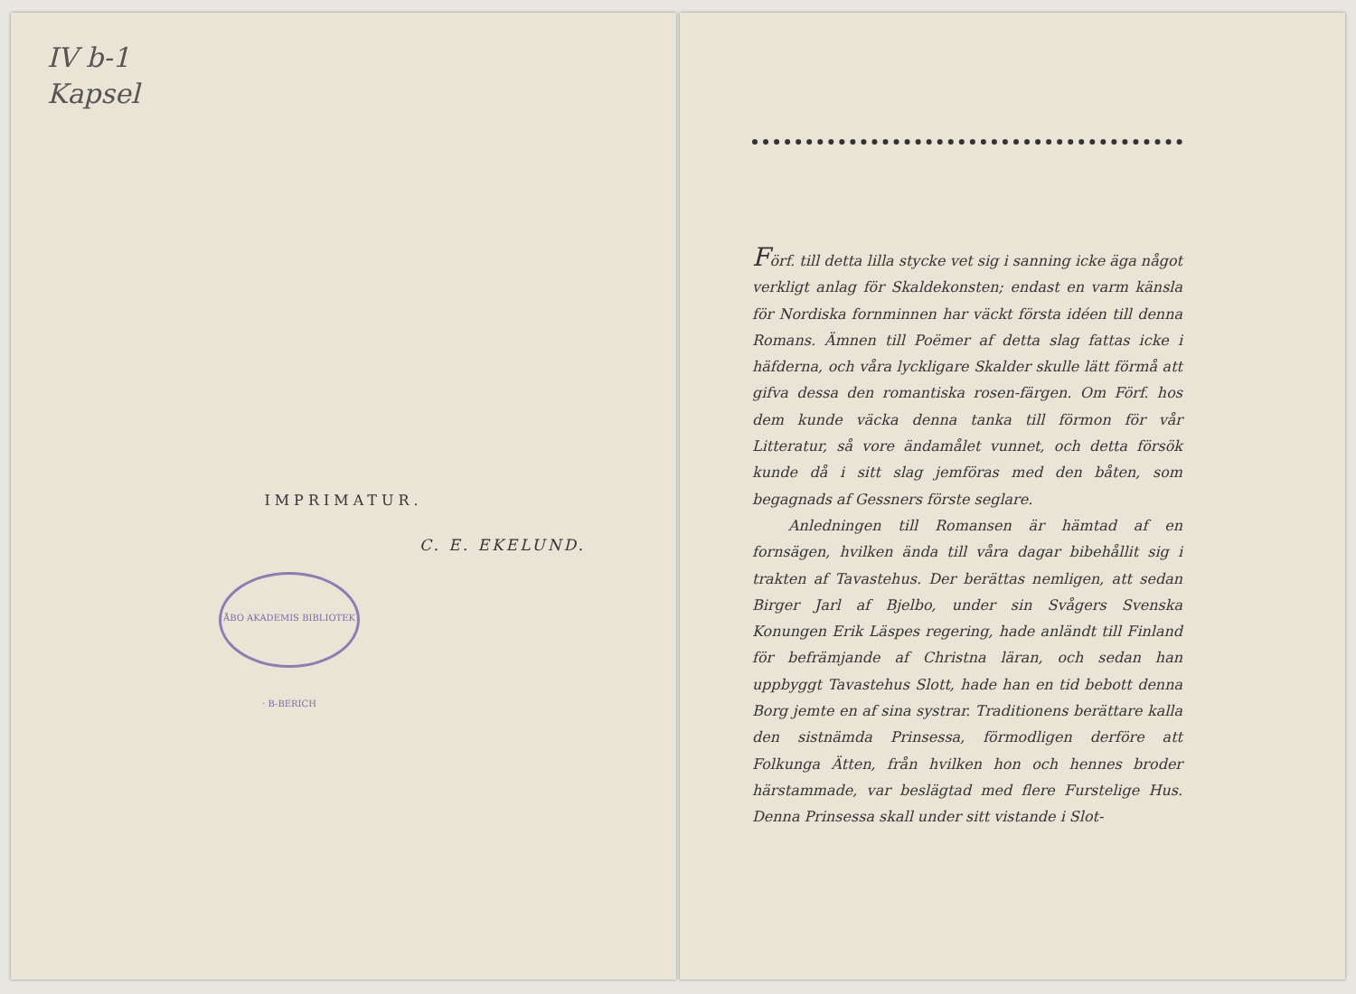IV b-1
Kapsel
IMPRIMATUR.
C. E. EKELUND.
ÅBO AKADEMIS BIBLIOTEK · B-BERICH
Förf. till detta lilla stycke vet sig i sanning icke äga något verkligt anlag för Skaldekonsten; endast en varm känsla för Nordiska fornminnen har väckt första idéen till denna Romans. Ämnen till Poëmer af detta slag fattas icke i häfderna, och våra lyckligare Skalder skulle lätt förmå att gifva dessa den romantiska rosen-färgen. Om Förf. hos dem kunde väcka denna tanka till förmon för vår Litteratur, så vore ändamålet vunnet, och detta försök kunde då i sitt slag jemföras med den båten, som begagnads af Gessners förste seglare.
Anledningen till Romansen är hämtad af en fornsägen, hvilken ända till våra dagar bibehållit sig i trakten af Tavastehus. Der berättas nemligen, att sedan Birger Jarl af Bjelbo, under sin Svågers Svenska Konungen Erik Läspes regering, hade anländt till Finland för befrämjande af Christna läran, och sedan han uppbyggt Tavastehus Slott, hade han en tid bebott denna Borg jemte en af sina systrar. Traditionens berättare kalla den sistnämda Prinsessa, förmodligen derföre att Folkunga Ätten, från hvilken hon och hennes broder härstammade, var beslägtad med flere Furstelige Hus. Denna Prinsessa skall under sitt vistande i Slot-